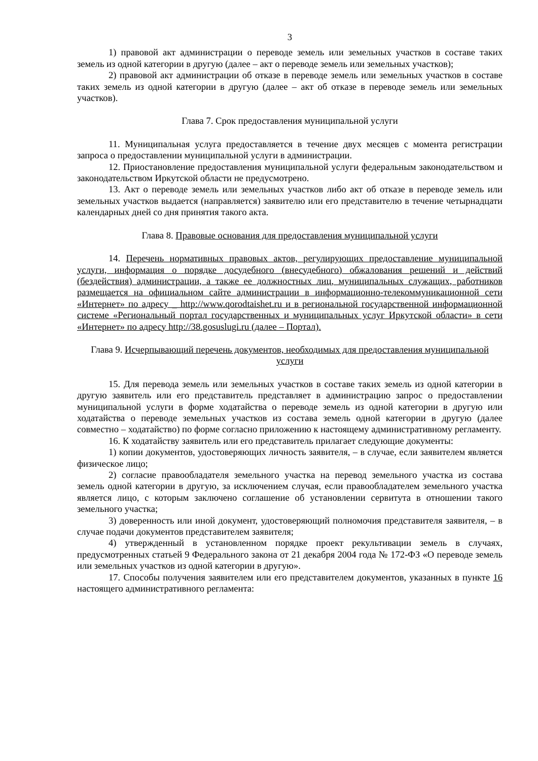3
1) правовой акт администрации о переводе земель или земельных участков в составе таких земель из одной категории в другую (далее – акт о переводе земель или земельных участков);
2) правовой акт администрации об отказе в переводе земель или земельных участков в составе таких земель из одной категории в другую (далее – акт об отказе в переводе земель или земельных участков).
Глава 7. Срок предоставления муниципальной услуги
11. Муниципальная услуга предоставляется в течение двух месяцев с момента регистрации запроса о предоставлении муниципальной услуги в администрации.
12. Приостановление предоставления муниципальной услуги федеральным законодательством и законодательством Иркутской области не предусмотрено.
13. Акт о переводе земель или земельных участков либо акт об отказе в переводе земель или земельных участков выдается (направляется) заявителю или его представителю в течение четырнадцати календарных дней со дня принятия такого акта.
Глава 8. Правовые основания для предоставления муниципальной услуги
14. Перечень нормативных правовых актов, регулирующих предоставление муниципальной услуги, информация о порядке досудебного (внесудебного) обжалования решений и действий (бездействия) администрации, а также ее должностных лиц, муниципальных служащих, работников размещается на официальном сайте администрации в информационно-телекоммуникационной сети «Интернет» по адресу _ http://www.qorodtaishet.ru и в региональной государственной информационной системе «Региональный портал государственных и муниципальных услуг Иркутской области» в сети «Интернет» по адресу http://38.gosuslugi.ru (далее – Портал).
Глава 9. Исчерпывающий перечень документов, необходимых для предоставления муниципальной услуги
15. Для перевода земель или земельных участков в составе таких земель из одной категории в другую заявитель или его представитель представляет в администрацию запрос о предоставлении муниципальной услуги в форме ходатайства о переводе земель из одной категории в другую или ходатайства о переводе земельных участков из состава земель одной категории в другую (далее совместно – ходатайство) по форме согласно приложению к настоящему административному регламенту.
16. К ходатайству заявитель или его представитель прилагает следующие документы:
1) копии документов, удостоверяющих личность заявителя, – в случае, если заявителем является физическое лицо;
2) согласие правообладателя земельного участка на перевод земельного участка из состава земель одной категории в другую, за исключением случая, если правообладателем земельного участка является лицо, с которым заключено соглашение об установлении сервитута в отношении такого земельного участка;
3) доверенность или иной документ, удостоверяющий полномочия представителя заявителя, – в случае подачи документов представителем заявителя;
4) утвержденный в установленном порядке проект рекультивации земель в случаях, предусмотренных статьей 9 Федерального закона от 21 декабря 2004 года № 172-ФЗ «О переводе земель или земельных участков из одной категории в другую».
17. Способы получения заявителем или его представителем документов, указанных в пункте 16 настоящего административного регламента: